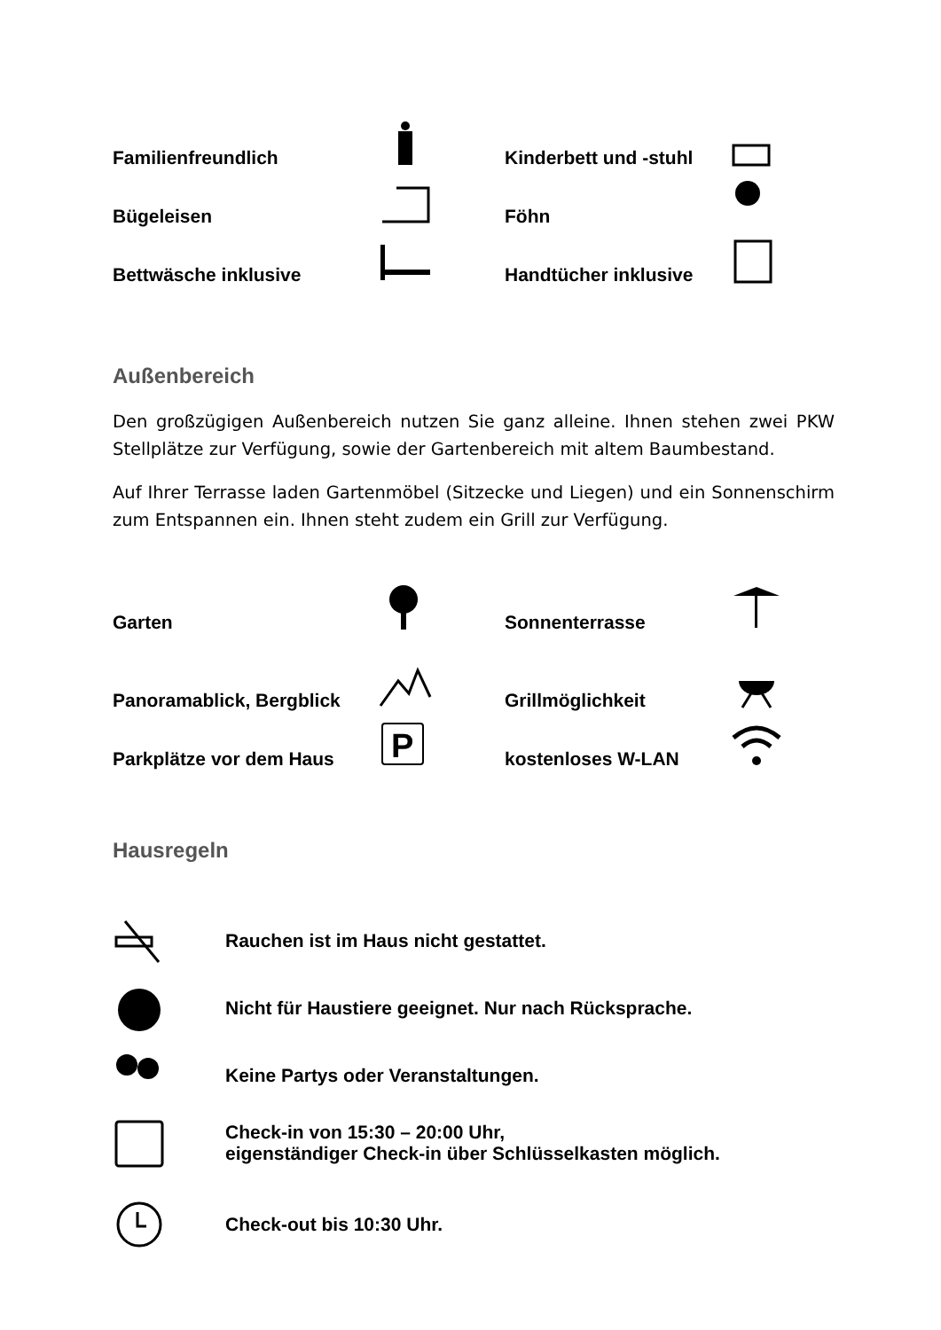Familienfreundlich
Kinderbett und -stuhl
Bügeleisen
Föhn
Bettwäsche inklusive
Handtücher inklusive
Außenbereich
Den großzügigen Außenbereich nutzen Sie ganz alleine. Ihnen stehen zwei PKW Stellplätze zur Verfügung, sowie der Gartenbereich mit altem Baumbestand.
Auf Ihrer Terrasse laden Gartenmöbel (Sitzecke und Liegen) und ein Sonnenschirm zum Entspannen ein. Ihnen steht zudem ein Grill zur Verfügung.
Garten
Sonnenterrasse
Panoramablick, Bergblick
Grillmöglichkeit
Parkplätze vor dem Haus
P
kostenloses W-LAN
Hausregeln
Rauchen ist im Haus nicht gestattet.
Nicht für Haustiere geeignet. Nur nach Rücksprache.
Keine Partys oder Veranstaltungen.
Check-in von 15:30 – 20:00 Uhr,
eigenständiger Check-in über Schlüsselkasten möglich.
Check-out bis 10:30 Uhr.